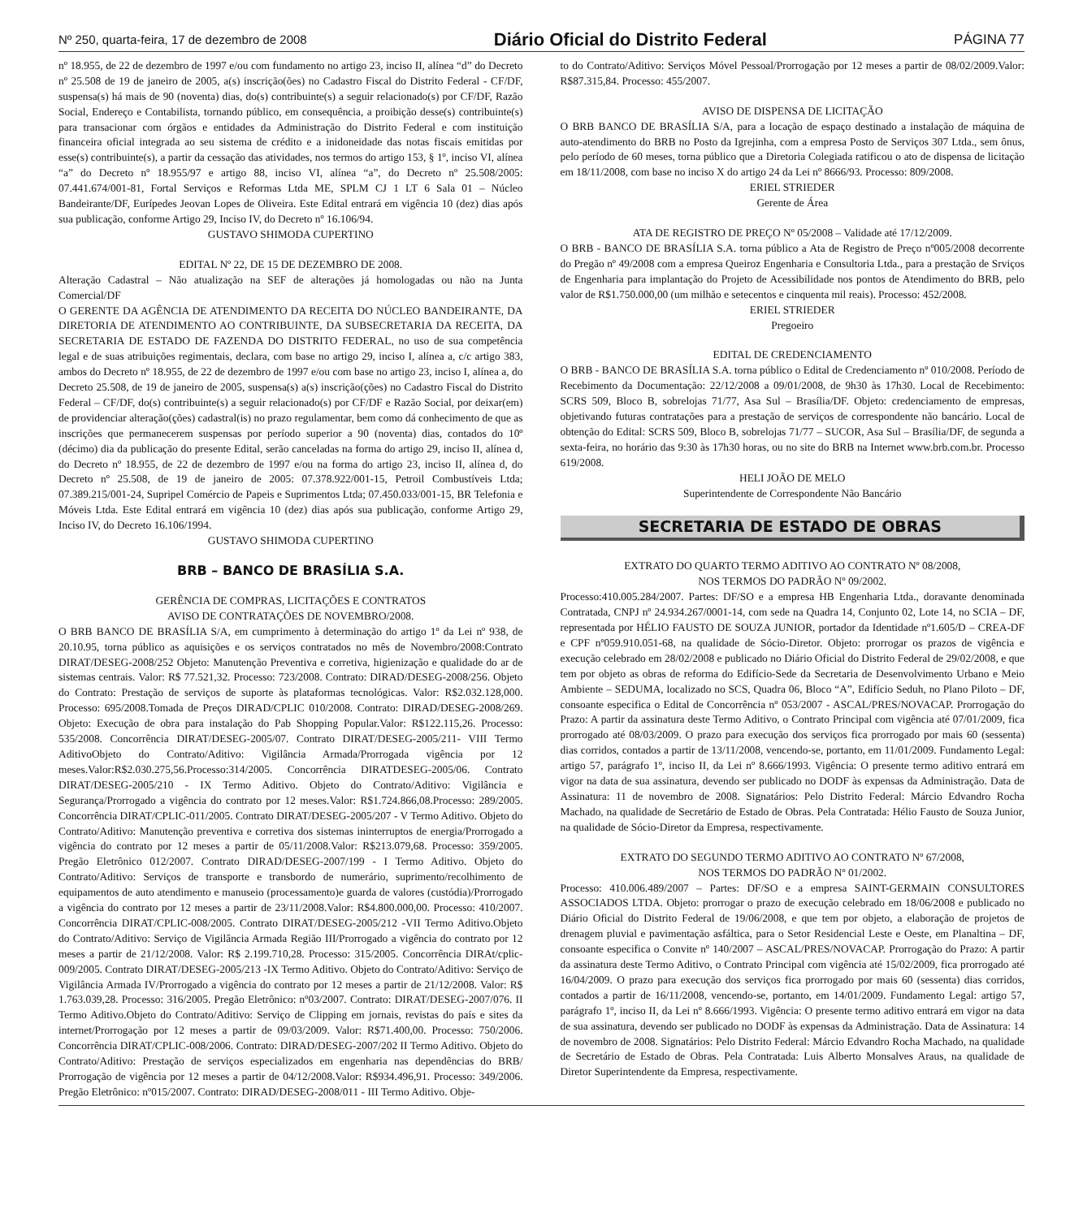Nº 250, quarta-feira, 17 de dezembro de 2008 Diário Oficial do Distrito Federal PÁGINA 77
nº 18.955, de 22 de dezembro de 1997 e/ou com fundamento no artigo 23, inciso II, alínea “d” do Decreto nº 25.508 de 19 de janeiro de 2005, a(s) inscrição(ões) no Cadastro Fiscal do Distrito Federal - CF/DF, suspensa(s) há mais de 90 (noventa) dias, do(s) contribuinte(s) a seguir relacionado(s) por CF/DF, Razão Social, Endereço e Contabilista, tornando público, em consequência, a proibição desse(s) contribuinte(s) para transacionar com órgãos e entidades da Administração do Distrito Federal e com instituição financeira oficial integrada ao seu sistema de crédito e a inidoneidade das notas fiscais emitidas por esse(s) contribuinte(s), a partir da cessação das atividades, nos termos do artigo 153, § 1º, inciso VI, alínea “a” do Decreto nº 18.955/97 e artigo 88, inciso VI, alínea “a”, do Decreto nº 25.508/2005: 07.441.674/001-81, Fortal Serviços e Reformas Ltda ME, SPLM CJ 1 LT 6 Sala 01 – Núcleo Bandeirante/DF, Eurípedes Jeovan Lopes de Oliveira. Este Edital entrará em vigência 10 (dez) dias após sua publicação, conforme Artigo 29, Inciso IV, do Decreto nº 16.106/94.
GUSTAVO SHIMODA CUPERTINO
EDITAL Nº 22, DE 15 DE DEZEMBRO DE 2008.
Alteração Cadastral – Não atualização na SEF de alterações já homologadas ou não na Junta Comercial/DF
O GERENTE DA AGÊNCIA DE ATENDIMENTO DA RECEITA DO NÚCLEO BANDEIRANTE, DA DIRETORIA DE ATENDIMENTO AO CONTRIBUINTE, DA SUBSECRETARIA DA RECEITA, DA SECRETARIA DE ESTADO DE FAZENDA DO DISTRITO FEDERAL, no uso de sua competência legal e de suas atribuições regimentais, declara, com base no artigo 29, inciso I, alínea a, c/c artigo 383, ambos do Decreto nº 18.955, de 22 de dezembro de 1997 e/ou com base no artigo 23, inciso I, alínea a, do Decreto 25.508, de 19 de janeiro de 2005, suspensa(s) a(s) inscrição(ções) no Cadastro Fiscal do Distrito Federal – CF/DF, do(s) contribuinte(s) a seguir relacionado(s) por CF/DF e Razão Social, por deixar(em) de providenciar alteração(ções) cadastral(is) no prazo regulamentar, bem como dá conhecimento de que as inscrições que permanecerem suspensas por período superior a 90 (noventa) dias, contados do 10º (décimo) dia da publicação do presente Edital, serão canceladas na forma do artigo 29, inciso II, alínea d, do Decreto nº 18.955, de 22 de dezembro de 1997 e/ou na forma do artigo 23, inciso II, alínea d, do Decreto nº 25.508, de 19 de janeiro de 2005: 07.378.922/001-15, Petroil Combustíveis Ltda; 07.389.215/001-24, Supripel Comércio de Papeis e Suprimentos Ltda; 07.450.033/001-15, BR Telefonia e Móveis Ltda. Este Edital entrará em vigência 10 (dez) dias após sua publicação, conforme Artigo 29, Inciso IV, do Decreto 16.106/1994.
GUSTAVO SHIMODA CUPERTINO
BRB – BANCO DE BRASÍLIA S.A.
GERÊNCIA DE COMPRAS, LICITAÇÕES E CONTRATOS
AVISO DE CONTRATAÇÕES DE NOVEMBRO/2008.
O BRB BANCO DE BRASÍLIA S/A, em cumprimento à determinação do artigo 1º da Lei nº 938, de 20.10.95, torna público as aquisições e os serviços contratados no mês de Novembro/2008:Contrato DIRAT/DESEG-2008/252 Objeto: Manutenção Preventiva e corretiva, higienização e qualidade do ar de sistemas centrais. Valor: R$ 77.521,32. Processo: 723/2008. Contrato: DIRAD/DESEG-2008/256. Objeto do Contrato: Prestação de serviços de suporte às plataformas tecnológicas. Valor: R$2.032.128,000. Processo: 695/2008.Tomada de Preços DIRAD/CPLIC 010/2008. Contrato: DIRAD/DESEG-2008/269. Objeto: Execução de obra para instalação do Pab Shopping Popular.Valor: R$122.115,26. Processo: 535/2008. Concorrência DIRAT/DESEG-2005/07. Contrato DIRAT/DESEG-2005/211- VIII Termo AditivoObjeto do Contrato/Aditivo: Vigilância Armada/Prorrogada vigência por 12 meses.Valor:R$2.030.275,56.Processo:314/2005. Concorrência DIRATDESEG-2005/06. Contrato DIRAT/DESEG-2005/210 - IX Termo Aditivo. Objeto do Contrato/Aditivo: Vigilância e Segurança/Prorrogado a vigência do contrato por 12 meses.Valor: R$1.724.866,08.Processo: 289/2005. Concorrência DIRAT/CPLIC-011/2005. Contrato DIRAT/DESEG-2005/207 - V Termo Aditivo. Objeto do Contrato/Aditivo: Manutenção preventiva e corretiva dos sistemas ininterruptos de energia/Prorrogado a vigência do contrato por 12 meses a partir de 05/11/2008.Valor: R$213.079,68. Processo: 359/2005. Pregão Eletrônico 012/2007. Contrato DIRAD/DESEG-2007/199 - I Termo Aditivo. Objeto do Contrato/Aditivo: Serviços de transporte e transbordo de numerário, suprimento/recolhimento de equipamentos de auto atendimento e manuseio (processamento)e guarda de valores (custódia)/Prorrogado a vigência do contrato por 12 meses a partir de 23/11/2008.Valor: R$4.800.000,00. Processo: 410/2007. Concorrência DIRAT/CPLIC-008/2005. Contrato DIRAT/DESEG-2005/212 -VII Termo Aditivo.Objeto do Contrato/Aditivo: Serviço de Vigilância Armada Região III/Prorrogado a vigência do contrato por 12 meses a partir de 21/12/2008. Valor: R$ 2.199.710,28. Processo: 315/2005. Concorrência DIRAt/cplic-009/2005. Contrato DIRAT/DESEG-2005/213 -IX Termo Aditivo. Objeto do Contrato/Aditivo: Serviço de Vigilância Armada IV/Prorrogado a vigência do contrato por 12 meses a partir de 21/12/2008. Valor: R$ 1.763.039,28. Processo: 316/2005. Pregão Eletrônico: nº03/2007. Contrato: DIRAT/DESEG-2007/076. II Termo Aditivo.Objeto do Contrato/Aditivo: Serviço de Clipping em jornais, revistas do país e sites da internet/Prorrogação por 12 meses a partir de 09/03/2009. Valor: R$71.400,00. Processo: 750/2006. Concorrência DIRAT/CPLIC-008/2006. Contrato: DIRAD/DESEG-2007/202 II Termo Aditivo. Objeto do Contrato/Aditivo: Prestação de serviços especializados em engenharia nas dependências do BRB/ Prorrogação de vigência por 12 meses a partir de 04/12/2008.Valor: R$934.496,91. Processo: 349/2006. Pregão Eletrônico: nº015/2007. Contrato: DIRAD/DESEG-2008/011 - III Termo Aditivo. Obje-
to do Contrato/Aditivo: Serviços Móvel Pessoal/Prorrogação por 12 meses a partir de 08/02/2009.Valor: R$87.315,84. Processo: 455/2007.
AVISO DE DISPENSA DE LICITAÇÃO
O BRB BANCO DE BRASÍLIA S/A, para a locação de espaço destinado a instalação de máquina de auto-atendimento do BRB no Posto da Igrejinha, com a empresa Posto de Serviços 307 Ltda., sem ônus, pelo período de 60 meses, torna público que a Diretoria Colegiada ratificou o ato de dispensa de licitação em 18/11/2008, com base no inciso X do artigo 24 da Lei nº 8666/93. Processo: 809/2008.
ERIEL STRIEDER
Gerente de Área
ATA DE REGISTRO DE PREÇO Nº 05/2008 – Validade até 17/12/2009.
O BRB - BANCO DE BRASÍLIA S.A. torna público a Ata de Registro de Preço nº005/2008 decorrente do Pregão nº 49/2008 com a empresa Queiroz Engenharia e Consultoria Ltda., para a prestação de Srviços de Engenharia para implantação do Projeto de Acessibilidade nos pontos de Atendimento do BRB, pelo valor de R$1.750.000,00 (um milhão e setecentos e cinquenta mil reais). Processo: 452/2008.
ERIEL STRIEDER
Pregoeiro
EDITAL DE CREDENCIAMENTO
O BRB - BANCO DE BRASÍLIA S.A. torna público o Edital de Credenciamento nº 010/2008. Período de Recebimento da Documentação: 22/12/2008 a 09/01/2008, de 9h30 às 17h30. Local de Recebimento: SCRS 509, Bloco B, sobrelojas 71/77, Asa Sul – Brasília/DF. Objeto: credenciamento de empresas, objetivando futuras contratações para a prestação de serviços de correspondente não bancário. Local de obtenção do Edital: SCRS 509, Bloco B, sobrelojas 71/77 – SUCOR, Asa Sul – Brasília/DF, de segunda a sexta-feira, no horário das 9:30 às 17h30 horas, ou no site do BRB na Internet www.brb.com.br. Processo 619/2008.
HELI JOÃO DE MELO
Superintendente de Correspondente Não Bancário
SECRETARIA DE ESTADO DE OBRAS
EXTRATO DO QUARTO TERMO ADITIVO AO CONTRATO Nº 08/2008,
NOS TERMOS DO PADRÃO Nº 09/2002.
Processo:410.005.284/2007. Partes: DF/SO e a empresa HB Engenharia Ltda., doravante denominada Contratada, CNPJ nº 24.934.267/0001-14, com sede na Quadra 14, Conjunto 02, Lote 14, no SCIA – DF, representada por HÉLIO FAUSTO DE SOUZA JUNIOR, portador da Identidade nº1.605/D – CREA-DF e CPF nº059.910.051-68, na qualidade de Sócio-Diretor. Objeto: prorrogar os prazos de vigência e execução celebrado em 28/02/2008 e publicado no Diário Oficial do Distrito Federal de 29/02/2008, e que tem por objeto as obras de reforma do Edifício-Sede da Secretaria de Desenvolvimento Urbano e Meio Ambiente – SEDUMA, localizado no SCS, Quadra 06, Bloco “A”, Edifício Seduh, no Plano Piloto – DF, consoante especifica o Edital de Concorrência nº 053/2007 - ASCAL/PRES/NOVACAP. Prorrogação do Prazo: A partir da assinatura deste Termo Aditivo, o Contrato Principal com vigência até 07/01/2009, fica prorrogado até 08/03/2009. O prazo para execução dos serviços fica prorrogado por mais 60 (sessenta) dias corridos, contados a partir de 13/11/2008, vencendo-se, portanto, em 11/01/2009. Fundamento Legal: artigo 57, parágrafo 1º, inciso II, da Lei nº 8.666/1993. Vigência: O presente termo aditivo entrará em vigor na data de sua assinatura, devendo ser publicado no DODF às expensas da Administração. Data de Assinatura: 11 de novembro de 2008. Signatários: Pelo Distrito Federal: Márcio Edvandro Rocha Machado, na qualidade de Secretário de Estado de Obras. Pela Contratada: Hélio Fausto de Souza Junior, na qualidade de Sócio-Diretor da Empresa, respectivamente.
EXTRATO DO SEGUNDO TERMO ADITIVO AO CONTRATO Nº 67/2008,
NOS TERMOS DO PADRÃO Nº 01/2002.
Processo: 410.006.489/2007 – Partes: DF/SO e a empresa SAINT-GERMAIN CONSULTORES ASSOCIADOS LTDA. Objeto: prorrogar o prazo de execução celebrado em 18/06/2008 e publicado no Diário Oficial do Distrito Federal de 19/06/2008, e que tem por objeto, a elaboração de projetos de drenagem pluvial e pavimentação asfáltica, para o Setor Residencial Leste e Oeste, em Planaltina – DF, consoante especifica o Convite nº 140/2007 – ASCAL/PRES/NOVACAP. Prorrogação do Prazo: A partir da assinatura deste Termo Aditivo, o Contrato Principal com vigência até 15/02/2009, fica prorrogado até 16/04/2009. O prazo para execução dos serviços fica prorrogado por mais 60 (sessenta) dias corridos, contados a partir de 16/11/2008, vencendo-se, portanto, em 14/01/2009. Fundamento Legal: artigo 57, parágrafo 1º, inciso II, da Lei nº 8.666/1993. Vigência: O presente termo aditivo entrará em vigor na data de sua assinatura, devendo ser publicado no DODF às expensas da Administração. Data de Assinatura: 14 de novembro de 2008. Signatários: Pelo Distrito Federal: Márcio Edvandro Rocha Machado, na qualidade de Secretário de Estado de Obras. Pela Contratada: Luis Alberto Monsalves Araus, na qualidade de Diretor Superintendente da Empresa, respectivamente.